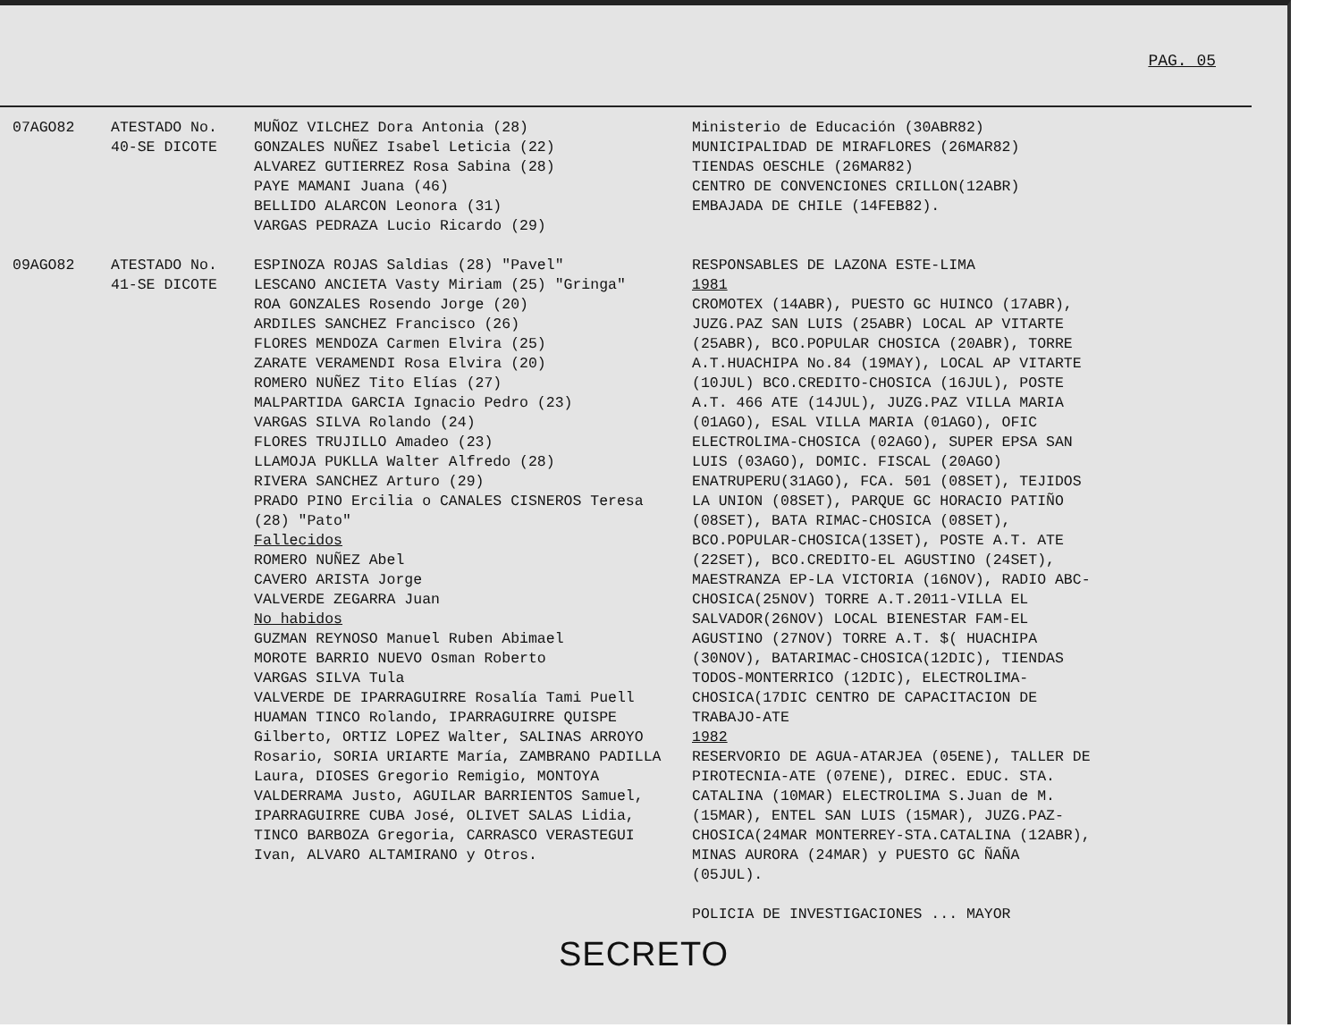PAG. 05
| 07AGO82 | ATESTADO No. 40-SE DICOTE | MUÑOZ VILCHEZ Dora Antonia (28) GONZALES NUÑEZ Isabel Leticia (22) ALVAREZ GUTIERREZ Rosa Sabina (28) PAYE MAMANI Juana (46) BELLIDO ALARCON Leonora (31) VARGAS PEDRAZA Lucio Ricardo (29) | Ministerio de Educación (30ABR82) MUNICIPALIDAD DE MIRAFLORES (26MAR82) TIENDAS OESCHLE (26MAR82) CENTRO DE CONVENCIONES CRILLON(12ABR) EMBAJADA DE CHILE (14FEB82). |
| 09AGO82 | ATESTADO No. 41-SE DICOTE | ESPINOZA ROJAS Saldias (28) "Pavel" LESCANO ANCIETA Vasty Miriam (25) "Gringa" ROA GONZALES Rosendo Jorge (20) ARDILES SANCHEZ Francisco (26) FLORES MENDOZA Carmen Elvira (25) ZARATE VERAMENDI Rosa Elvira (20) ROMERO NUÑEZ Tito Elías (27) MALPARTIDA GARCIA Ignacio Pedro (23) VARGAS SILVA Rolando (24) FLORES TRUJILLO Amadeo (23) LLAMOJA PUKLLA Walter Alfredo (28) RIVERA SANCHEZ Arturo (29) PRADO PINO Ercilia o CANALES CISNEROS Teresa (28) "Pato" Fallecidos ROMERO NUÑEZ Abel CAVERO ARISTA Jorge VALVERDE ZEGARRA Juan No habidos GUZMAN REYNOSO Manuel Ruben Abimael MOROTE BARRIO NUEVO Osman Roberto VARGAS SILVA Tula VALVERDE DE IPARRAGUIRRE Rosalía Tami Puell HUAMAN TINCO Rolando, IPARRAGUIRRE QUISPE Gilberto, ORTIZ LOPEZ Walter, SALINAS ARROYO Rosario, SORIA URIARTE María, ZAMBRANO PADILLA Laura, DIOSES Gregorio Remigio, MONTOYA VALDERRAMA Justo, AGUILAR BARRIENTOS Samuel, IPARRAGUIRRE CUBA José, OLIVET SALAS Lidia, TINCO BARBOZA Gregoria, CARRASCO VERASTEGUI Ivan, ALVARO ALTAMIRANO y Otros. | RESPONSABLES DE LAZONA ESTE-LIMA 1981 CROMOTEX (14ABR), PUESTO GC HUINCO (17ABR), JUZG.PAZ SAN LUIS (25ABR) LOCAL AP VITARTE (25ABR), BCO.POPULAR CHOSICA (20ABR), TORRE A.T.HUACHIPA No.84 (19MAY), LOCAL AP VITARTE (10JUL) BCO.CREDITO-CHOSICA (16JUL), POSTE A.T. 466 ATE (14JUL), JUZG.PAZ VILLA MARIA (01AGO), ESAL VILLA MARIA (01AGO), OFIC ELECTROLIMA-CHOSICA (02AGO), SUPER EPSA SAN LUIS (03AGO), DOMIC. FISCAL (20AGO) ENATRUPERU(31AGO), FCA. 501 (08SET), TEJIDOS LA UNION (08SET), PARQUE GC HORACIO PATIÑO (08SET), BATA RIMAC-CHOSICA (08SET), BCO.POPULAR-CHOSICA(13SET), POSTE A.T. ATE (22SET), BCO.CREDITO-EL AGUSTINO (24SET), MAESTRANZA EP-LA VICTORIA (16NOV), RADIO ABC-CHOSICA(25NOV) TORRE A.T.2011-VILLA EL SALVADOR(26NOV) LOCAL BIENESTAR FAM-EL AGUSTINO (27NOV) TORRE A.T. $( HUACHIPA (30NOV), BATARIMAC-CHOSICA(12DIC), TIENDAS TODOS-MONTERRICO (12DIC), ELECTROLIMA-CHOSICA(17DIC CENTRO DE CAPACITACION DE TRABAJO-ATE 1982 RESERVORIO DE AGUA-ATARJEA (05ENE), TALLER DE PIROTECNIA-ATE (07ENE), DIREC. EDUC. STA. CATALINA (10MAR) ELECTROLIMA S.Juan de M.(15MAR), ENTEL SAN LUIS (15MAR), JUZG.PAZ-CHOSICA(24MAR MONTERREY-STA.CATALINA (12ABR), MINAS AURORA (24MAR) y PUESTO GC ÑAÑA (05JUL). POLICIA DE INVESTIGACIONES ... MAYOR |
SECRETO